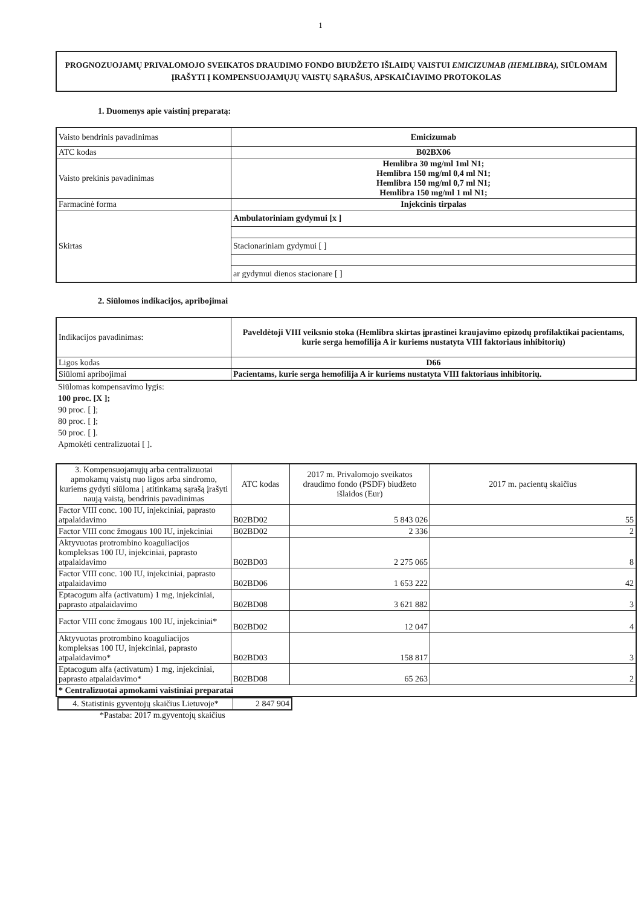1
PROGNOZUOJAMŲ PRIVALOMOJO SVEIKATOS DRAUDIMO FONDO BIUDŽETO IŠLAIDŲ VAISTUI EMICIZUMAB (HEMLIBRA), SIŪLOMAM ĮRAŠYTI Į KOMPENSUOJAMŲJŲ VAISTŲ SĄRAŠUS, APSKAIČIAVIMO PROTOKOLAS
1. Duomenys apie vaistinį preparatą:
| Vaisto bendrinis pavadinimas | Emicizumab |
| ATC kodas | B02BX06 |
| Vaisto prekinis pavadinimas | Hemlibra 30 mg/ml 1ml N1; Hemlibra 150 mg/ml 0,4 ml N1; Hemlibra 150 mg/ml 0,7 ml N1; Hemlibra 150 mg/ml 1 ml N1; |
| Farmacinė forma | Injekcinis tirpalas |
| Skirtas | Ambulatoriniam gydymui [x ] |
| | Stacionariniam gydymui [ ] |
| | ar gydymui dienos stacionare [ ] |
2. Siūlomos indikacijos, apribojimai
| Indikacijos pavadinimas: | Paveldėtoji VIII veiksnio stoka (Hemlibra skirtas įprastinei kraujavimo epizodų profilaktikai pacientams, kurie serga hemofilija A ir kuriems nustatyta VIII faktoriaus inhibitorių) |
| Ligos kodas | D66 |
| Siūlomi apribojimai | Pacientams, kurie serga hemofilija A ir kuriems nustatyta VIII faktoriaus inhibitorių. |
Siūlomas kompensavimo lygis:
100 proc. [X ];
90 proc. [ ];
80 proc. [ ];
50 proc. [ ].
Apmokėti centralizuotai [ ].
| 3. Kompensuojamųjų arba centralizuotai apmokamų vaistų nuo ligos arba sindromo, kuriems gydyti siūloma į atitinkamą sąrašą įrašyti naują vaistą, bendrinis pavadinimas | ATC kodas | 2017 m. Privalomojo sveikatos draudimo fondo (PSDF) biudžeto išlaidos (Eur) | 2017 m. pacientų skaičius |
| --- | --- | --- | --- |
| Factor VIII conc. 100 IU, injekciniai, paprasto atpalaidavimo | B02BD02 | 5 843 026 | 55 |
| Factor VIII conc žmogaus 100 IU, injekciniai | B02BD02 | 2 336 | 2 |
| Aktyvuotas protrombino koaguliacijos kompleksas 100 IU, injekciniai, paprasto atpalaidavimo | B02BD03 | 2 275 065 | 8 |
| Factor VIII conc. 100 IU, injekciniai, paprasto atpalaidavimo | B02BD06 | 1 653 222 | 42 |
| Eptacogum alfa (activatum) 1 mg, injekciniai, paprasto atpalaidavimo | B02BD08 | 3 621 882 | 3 |
| Factor VIII conc žmogaus 100 IU, injekciniai* | B02BD02 | 12 047 | 4 |
| Aktyvuotas protrombino koaguliacijos kompleksas 100 IU, injekciniai, paprasto atpalaidavimo* | B02BD03 | 158 817 | 3 |
| Eptacogum alfa (activatum) 1 mg, injekciniai, paprasto atpalaidavimo* | B02BD08 | 65 263 | 2 |
| * Centralizuotai apmokami vaistiniai preparatai | | | |
| 4. Statistinis gyventojų skaičius Lietuvoje* | 2 847 904 |
*Pastaba: 2017 m.gyventojų skaičius